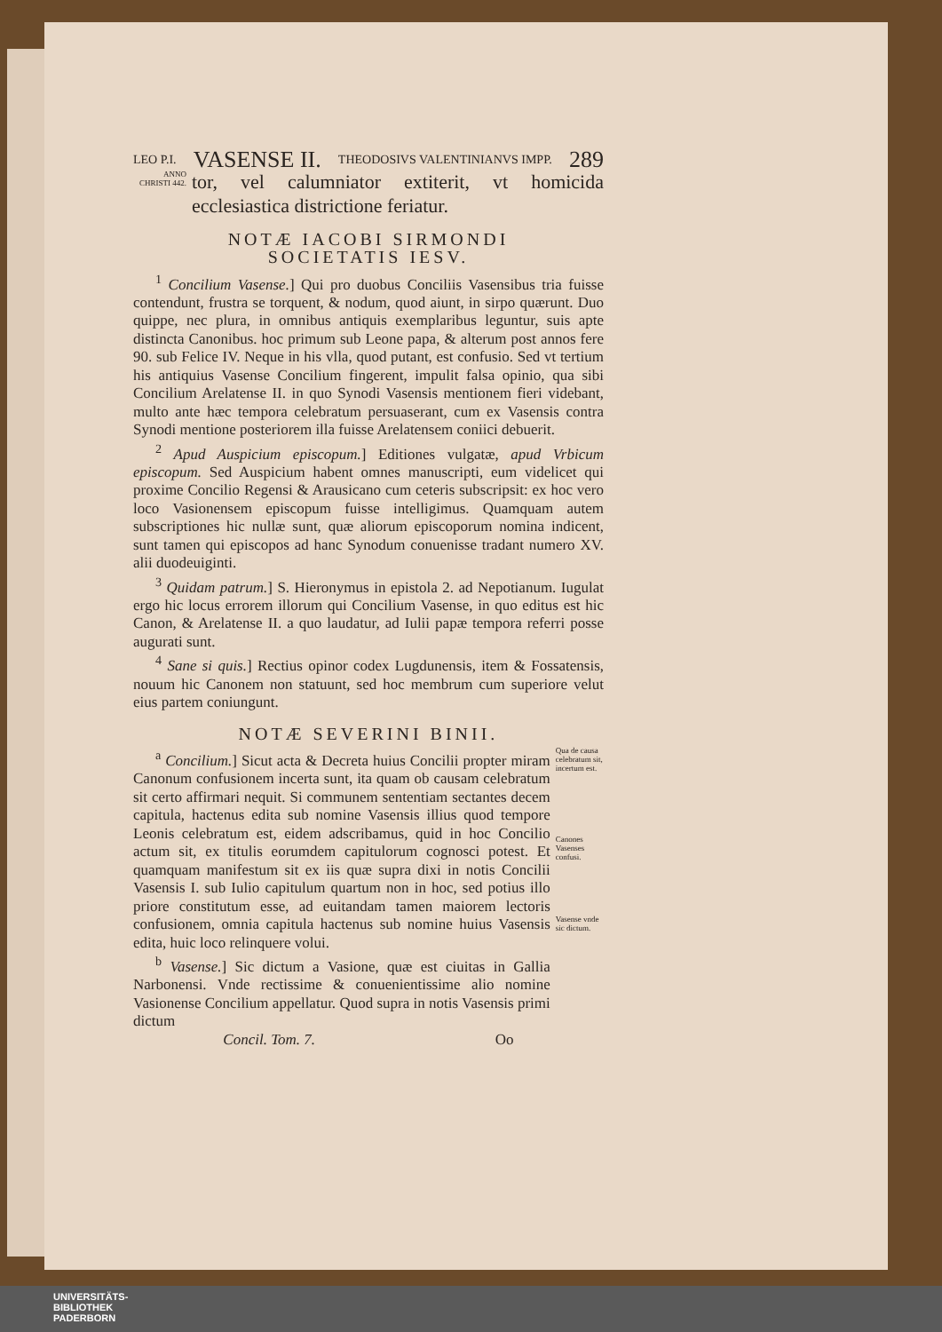LEO P.I. VASENSE II. THEODOSIVS VALENTINIANVS IMPP. 289
ANNO CHRISTI 442.
tor, vel calumniator extiterit, vt homicida ecclesiastica districtione feriatur.
NOTÆ IACOBI SIRMONDI
SOCIETATIS IESV.
<sup>1</sup> Concilium Vasense.] Qui pro duobus Conciliis Vasensibus tria fuisse contendunt, frustra se torquent, & nodum, quod aiunt, in sirpo quærunt. Duo quippe, nec plura, in omnibus antiquis exemplaribus leguntur, suis apte distincta Canonibus. hoc primum sub Leone papa, & alterum post annos fere 90. sub Felice IV. Neque in his vlla, quod putant, est confusio. Sed vt tertium his antiquius Vasense Concilium fingerent, impulit falsa opinio, qua sibi Concilium Arelatense II. in quo Synodi Vasensis mentionem fieri videbant, multo ante hæc tempora celebratum persuaserant, cum ex Vasensis contra Synodi mentione posteriorem illa fuisse Arelatensem coniici debuerit.
<sup>2</sup> Apud Auspicium episcopum.] Editiones vulgatæ, apud Vrbicum episcopum. Sed Auspicium habent omnes manuscripti, eum videlicet qui proxime Concilio Regensi & Arausicano cum ceteris subscripsit: ex hoc vero loco Vasionensem episcopum fuisse intelligimus. Quamquam autem subscriptiones hic nullæ sunt, quæ aliorum episcoporum nomina indicent, sunt tamen qui episcopos ad hanc Synodum conuenisse tradant numero XV. alii duodeuiginti.
<sup>3</sup> Quidam patrum.] S. Hieronymus in epistola 2. ad Nepotianum. Iugulat ergo hic locus errorem illorum qui Concilium Vasense, in quo editus est hic Canon, & Arelatense II. a quo laudatur, ad Iulii papæ tempora referri posse augurati sunt.
<sup>4</sup> Sane si quis.] Rectius opinor codex Lugdunensis, item & Fossatensis, nouum hic Canonem non statuunt, sed hoc membrum cum superiore velut eius partem coniungunt.
NOTÆ SEVERINI BINII.
<sup>a</sup> Concilium.] Sicut acta & Decreta huius Concilii propter miram Canonum confusionem incerta sunt, ita quam ob causam celebratum sit certo affirmari nequit. Si communem sententiam sectantes decem capitula, hactenus edita sub nomine Vasensis illius quod tempore Leonis celebratum est, eidem adscribamus, quid in hoc Concilio actum sit, ex titulis eorumdem capitulorum cognosci potest. Et quamquam manifestum sit ex iis quæ supra dixi in notis Concilii Vasensis I. sub Iulio capitulum quartum non in hoc, sed potius illo priore constitutum esse, ad euitandam tamen maiorem lectoris confusionem, omnia capitula hactenus sub nomine huius Vasensis edita, huic loco relinquere volui.
<sup>b</sup> Vasense.] Sic dictum a Vasione, quæ est ciuitas in Gallia Narbonensi. Vnde rectissime & conuenientissime alio nomine Vasionense Concilium appellatur. Quod supra in notis Vasensis primi dictum
Qua de causa celebratum sit, incertum est.
Canones Vasenses confusi.
Vasense vnde sic dictum.
Concil. Tom. 7. Oo
UNIVERSITÄTS-
BIBLIOTHEK
PADERBORN